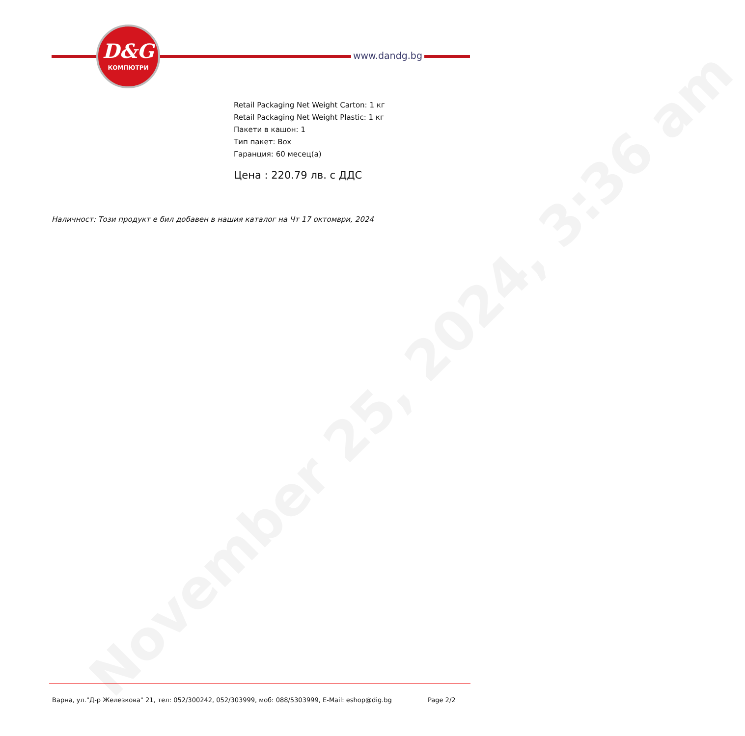November 25, 2024, 3:36 am
D&G
КОМПЮТРИ
www.dandg.bg
Retail Packaging Net Weight Carton: 1 кг
Retail Packaging Net Weight Plastic: 1 кг
Пакети в кашон: 1
Тип пакет: Box
Гаранция: 60 месец(а)
Цена : 220.79 лв. с ДДС
Наличност: Този продукт е бил добавен в нашия каталог на Чт 17 октомври, 2024
Варна, ул."Д-р Железкова" 21, тел: 052/300242, 052/303999, моб: 088/5303999, E-Mail: eshop@dig.bg Page 2/2